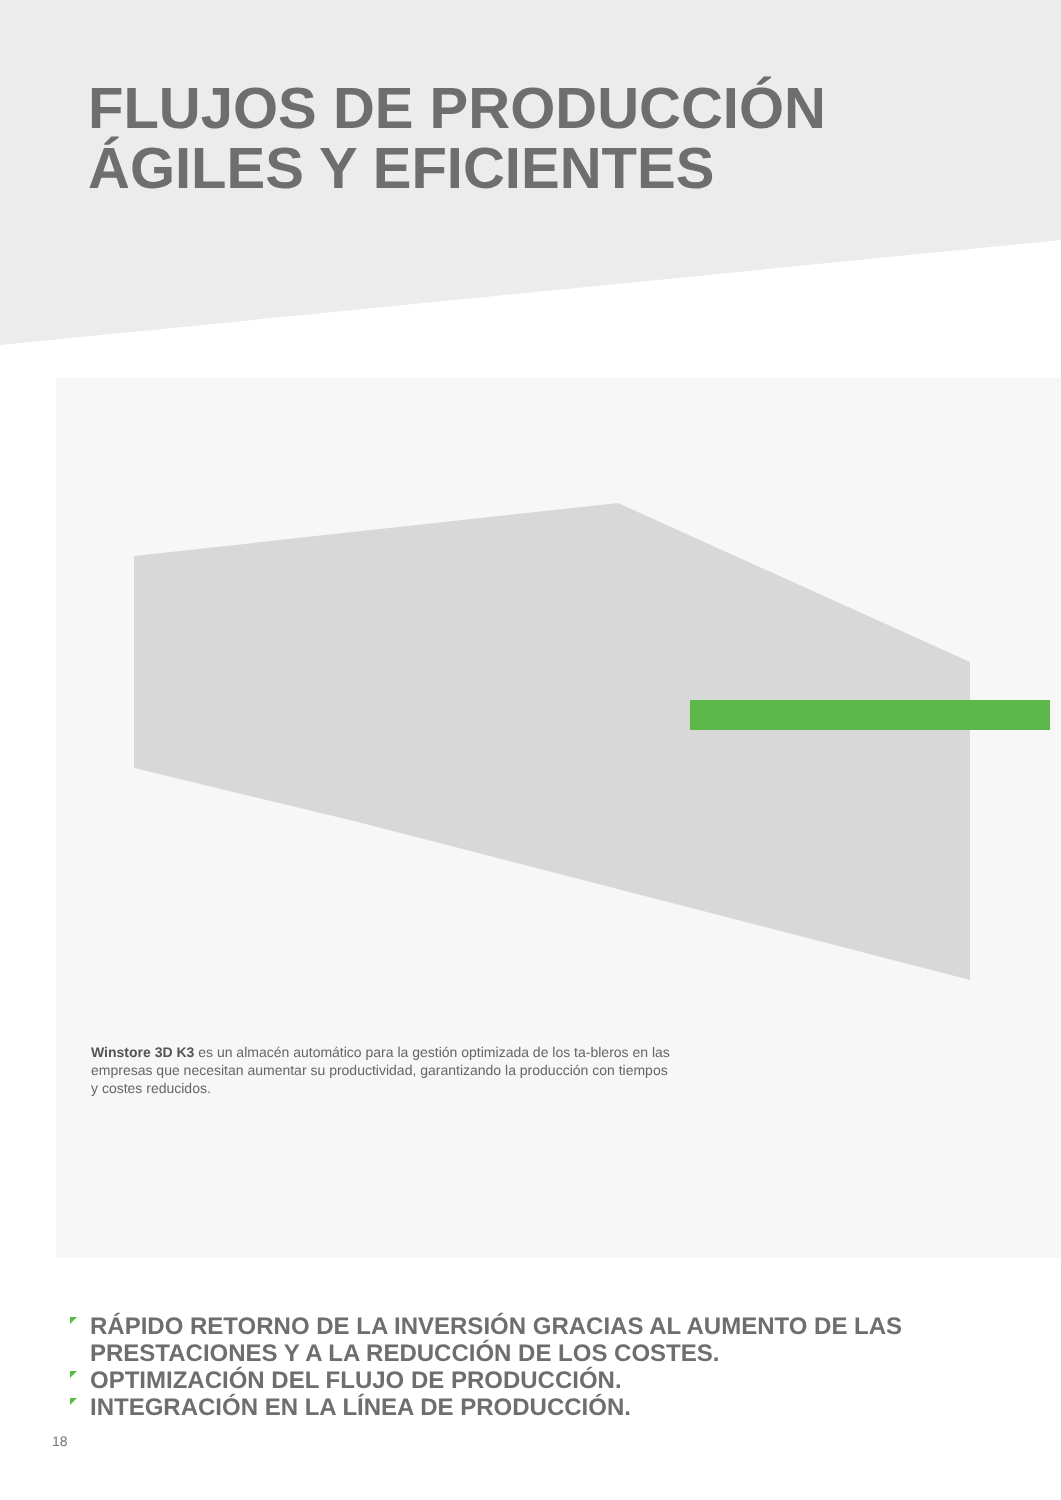FLUJOS DE PRODUCCIÓN
ÁGILES Y EFICIENTES
Winstore 3D K3 es un almacén automático para la gestión optimizada de los ta-bleros en las empresas que necesitan aumentar su productividad, garantizando la producción con tiempos y costes reducidos.
RÁPIDO RETORNO DE LA INVERSIÓN GRACIAS AL AUMENTO DE LAS PRESTACIONES Y A LA REDUCCIÓN DE LOS COSTES.
OPTIMIZACIÓN DEL FLUJO DE PRODUCCIÓN.
INTEGRACIÓN EN LA LÍNEA DE PRODUCCIÓN.
18